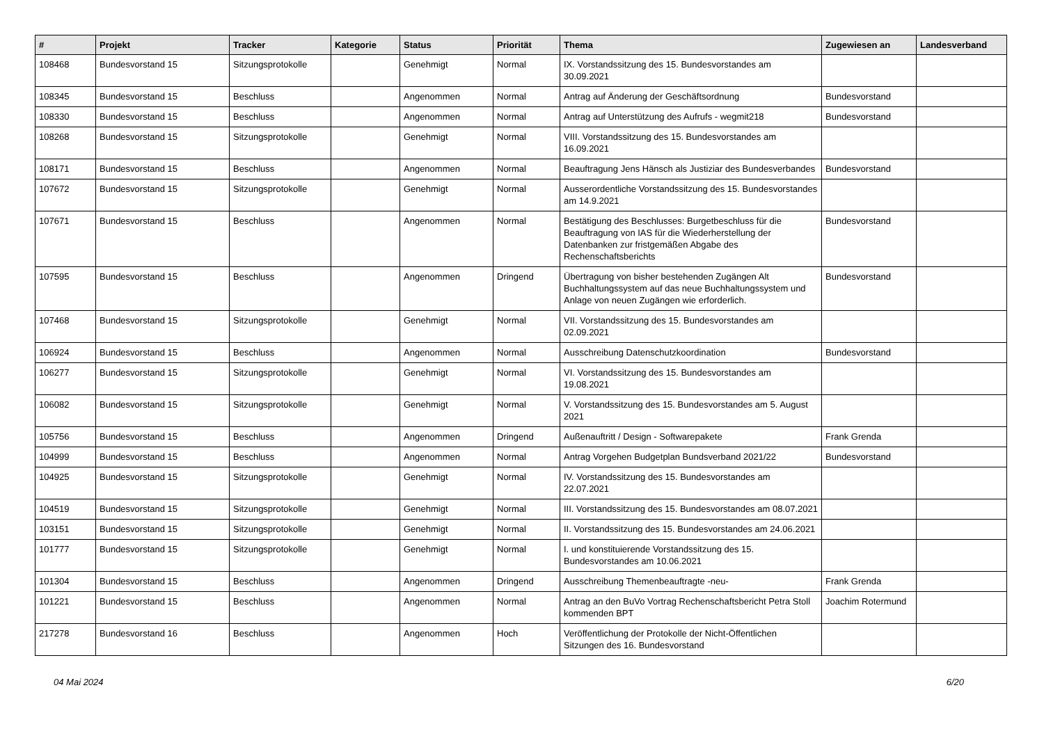| # | Projekt | Tracker | Kategorie | Status | Priorität | Thema | Zugewiesen an | Landesverband |
| --- | --- | --- | --- | --- | --- | --- | --- | --- |
| 108468 | Bundesvorstand 15 | Sitzungsprotokolle | | Genehmigt | Normal | IX. Vorstandssitzung des 15. Bundesvorstandes am 30.09.2021 | | |
| 108345 | Bundesvorstand 15 | Beschluss | | Angenommen | Normal | Antrag auf Änderung der Geschäftsordnung | Bundesvorstand | |
| 108330 | Bundesvorstand 15 | Beschluss | | Angenommen | Normal | Antrag auf Unterstützung des Aufrufs - wegmit218 | Bundesvorstand | |
| 108268 | Bundesvorstand 15 | Sitzungsprotokolle | | Genehmigt | Normal | VIII. Vorstandssitzung des 15. Bundesvorstandes am 16.09.2021 | | |
| 108171 | Bundesvorstand 15 | Beschluss | | Angenommen | Normal | Beauftragung Jens Hänsch als Justiziar des Bundesverbandes | Bundesvorstand | |
| 107672 | Bundesvorstand 15 | Sitzungsprotokolle | | Genehmigt | Normal | Ausserordentliche Vorstandssitzung des 15. Bundesvorstandes am 14.9.2021 | | |
| 107671 | Bundesvorstand 15 | Beschluss | | Angenommen | Normal | Bestätigung des Beschlusses: Burgetbeschluss für die Beauftragung von IAS für die Wiederherstellung der Datenbanken zur fristgemäßen Abgabe des Rechenschaftsberichts | Bundesvorstand | |
| 107595 | Bundesvorstand 15 | Beschluss | | Angenommen | Dringend | Übertragung von bisher bestehenden Zugängen Alt Buchhaltungssystem auf das neue Buchhaltungssystem und Anlage von neuen Zugängen wie erforderlich. | Bundesvorstand | |
| 107468 | Bundesvorstand 15 | Sitzungsprotokolle | | Genehmigt | Normal | VII. Vorstandssitzung des 15. Bundesvorstandes am 02.09.2021 | | |
| 106924 | Bundesvorstand 15 | Beschluss | | Angenommen | Normal | Ausschreibung Datenschutzkoordination | Bundesvorstand | |
| 106277 | Bundesvorstand 15 | Sitzungsprotokolle | | Genehmigt | Normal | VI. Vorstandssitzung des 15. Bundesvorstandes am 19.08.2021 | | |
| 106082 | Bundesvorstand 15 | Sitzungsprotokolle | | Genehmigt | Normal | V. Vorstandssitzung des 15. Bundesvorstandes am 5. August 2021 | | |
| 105756 | Bundesvorstand 15 | Beschluss | | Angenommen | Dringend | Außenauftritt / Design - Softwarepakete | Frank Grenda | |
| 104999 | Bundesvorstand 15 | Beschluss | | Angenommen | Normal | Antrag Vorgehen Budgetplan Bundsverband 2021/22 | Bundesvorstand | |
| 104925 | Bundesvorstand 15 | Sitzungsprotokolle | | Genehmigt | Normal | IV. Vorstandssitzung des 15. Bundesvorstandes am 22.07.2021 | | |
| 104519 | Bundesvorstand 15 | Sitzungsprotokolle | | Genehmigt | Normal | III. Vorstandssitzung des 15. Bundesvorstandes am 08.07.2021 | | |
| 103151 | Bundesvorstand 15 | Sitzungsprotokolle | | Genehmigt | Normal | II. Vorstandssitzung des 15. Bundesvorstandes am 24.06.2021 | | |
| 101777 | Bundesvorstand 15 | Sitzungsprotokolle | | Genehmigt | Normal | I. und konstituierende Vorstandssitzung des 15. Bundesvorstandes am 10.06.2021 | | |
| 101304 | Bundesvorstand 15 | Beschluss | | Angenommen | Dringend | Ausschreibung Themenbeauftragte -neu- | Frank Grenda | |
| 101221 | Bundesvorstand 15 | Beschluss | | Angenommen | Normal | Antrag an den BuVo Vortrag Rechenschaftsbericht Petra Stoll kommenden BPT | Joachim Rotermund | |
| 217278 | Bundesvorstand 16 | Beschluss | | Angenommen | Hoch | Veröffentlichung der Protokolle der Nicht-Öffentlichen Sitzungen des 16. Bundesvorstand | | |
04 Mai 2024 6/20